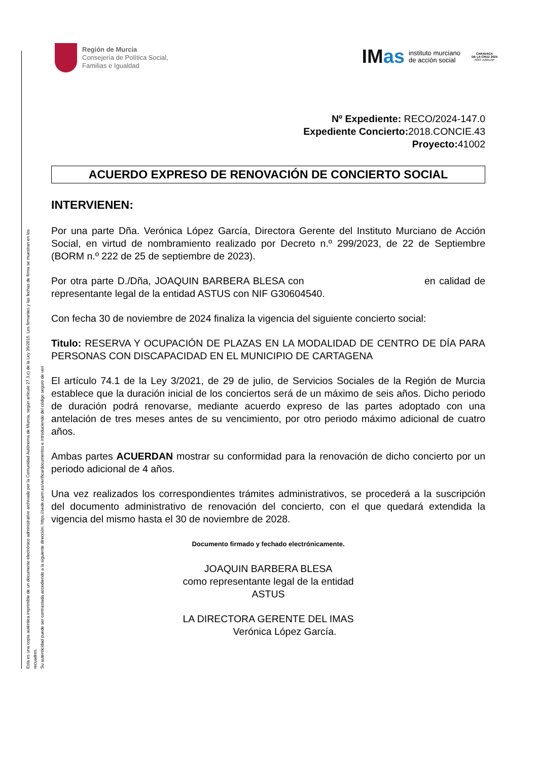Esta es una copia auténtica imprimible de un documento electrónico administrativo archivado por la Comunidad Autónoma de Murcia, según artículo 27.3.c) de la Ley 39/2015. Los firmantes y las fechas de firma se muestran en los recuadros.
Su autenticidad puede ser contrastada accediendo a la siguiente dirección: https://sede.carm.es/verificardocumentos e introduciendo del código seguro de veri
Región de Murcia
Consejería de Política Social,
Familias e Igualdad
IMas
instituto murciano
de acción social
CARAVACA
DE LA CRUZ 2024
AÑO JUBILAR
Nº Expediente: RECO/2024-147.0
Expediente Concierto: 2018.CONCIE.43
Proyecto: 41002
ACUERDO EXPRESO DE RENOVACIÓN DE CONCIERTO SOCIAL
INTERVIENEN:
Por una parte Dña. Verónica López García, Directora Gerente del Instituto Murciano de Acción Social, en virtud de nombramiento realizado por Decreto n.º 299/2023, de 22 de Septiembre (BORM n.º 222 de 25 de septiembre de 2023).
Por otra parte D./Dña, JOAQUIN BARBERA BLESA con en calidad de representante legal de la entidad ASTUS con NIF G30604540.
Con fecha 30 de noviembre de 2024 finaliza la vigencia del siguiente concierto social:
Titulo: RESERVA Y OCUPACIÓN DE PLAZAS EN LA MODALIDAD DE CENTRO DE DÍA PARA PERSONAS CON DISCAPACIDAD EN EL MUNICIPIO DE CARTAGENA
El artículo 74.1 de la Ley 3/2021, de 29 de julio, de Servicios Sociales de la Región de Murcia establece que la duración inicial de los conciertos será de un máximo de seis años. Dicho periodo de duración podrá renovarse, mediante acuerdo expreso de las partes adoptado con una antelación de tres meses antes de su vencimiento, por otro periodo máximo adicional de cuatro años.
Ambas partes ACUERDAN mostrar su conformidad para la renovación de dicho concierto por un periodo adicional de 4 años.
Una vez realizados los correspondientes trámites administrativos, se procederá a la suscripción del documento administrativo de renovación del concierto, con el que quedará extendida la vigencia del mismo hasta el 30 de noviembre de 2028.
Documento firmado y fechado electrónicamente.
JOAQUIN BARBERA BLESA
como representante legal de la entidad
ASTUS
LA DIRECTORA GERENTE DEL IMAS
Verónica López García.